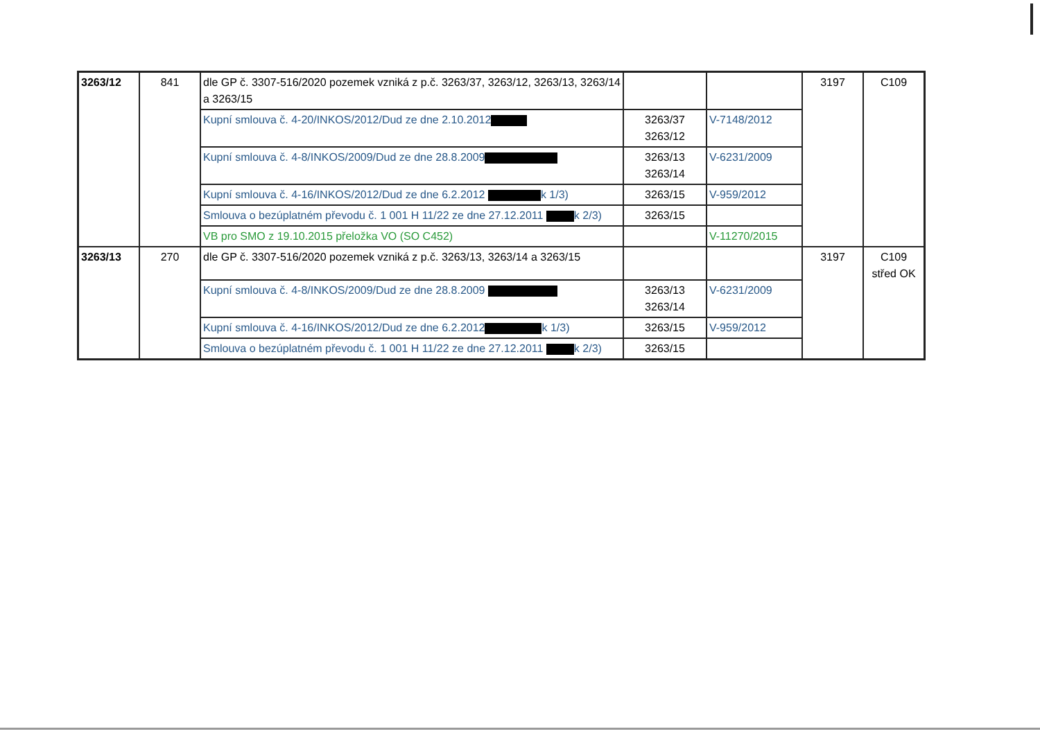| 3263/12 | 841 | dle GP č. 3307-516/2020 pozemek vzniká z p.č. 3263/37, 3263/12, 3263/13, 3263/14 a 3263/15 | | | 3197 | C109 |
| | | Kupní smlouva č. 4-20/INKOS/2012/Dud ze dne 2.10.2012 | 3263/37 3263/12 | V-7148/2012 | | |
| | | Kupní smlouva č. 4-8/INKOS/2009/Dud ze dne 28.8.2009 | 3263/13 3263/14 | V-6231/2009 | | |
| | | Kupní smlouva č. 4-16/INKOS/2012/Dud ze dne 6.2.2012 k 1/3) | 3263/15 | V-959/2012 | | |
| | | Smlouva o bezúplatném převodu č. 1 001 H 11/22 ze dne 27.12.2011 k 2/3) | 3263/15 | | | |
| | | VB pro SMO z 19.10.2015 přeložka VO (SO C452) | | V-11270/2015 | | |
| 3263/13 | 270 | dle GP č. 3307-516/2020 pozemek vzniká z p.č. 3263/13, 3263/14 a 3263/15 | | | 3197 | C109 střed OK |
| | | Kupní smlouva č. 4-8/INKOS/2009/Dud ze dne 28.8.2009 | 3263/13 3263/14 | V-6231/2009 | | |
| | | Kupní smlouva č. 4-16/INKOS/2012/Dud ze dne 6.2.2012 k 1/3) | 3263/15 | V-959/2012 | | |
| | | Smlouva o bezúplatném převodu č. 1 001 H 11/22 ze dne 27.12.2011 k 2/3) | 3263/15 | | | |